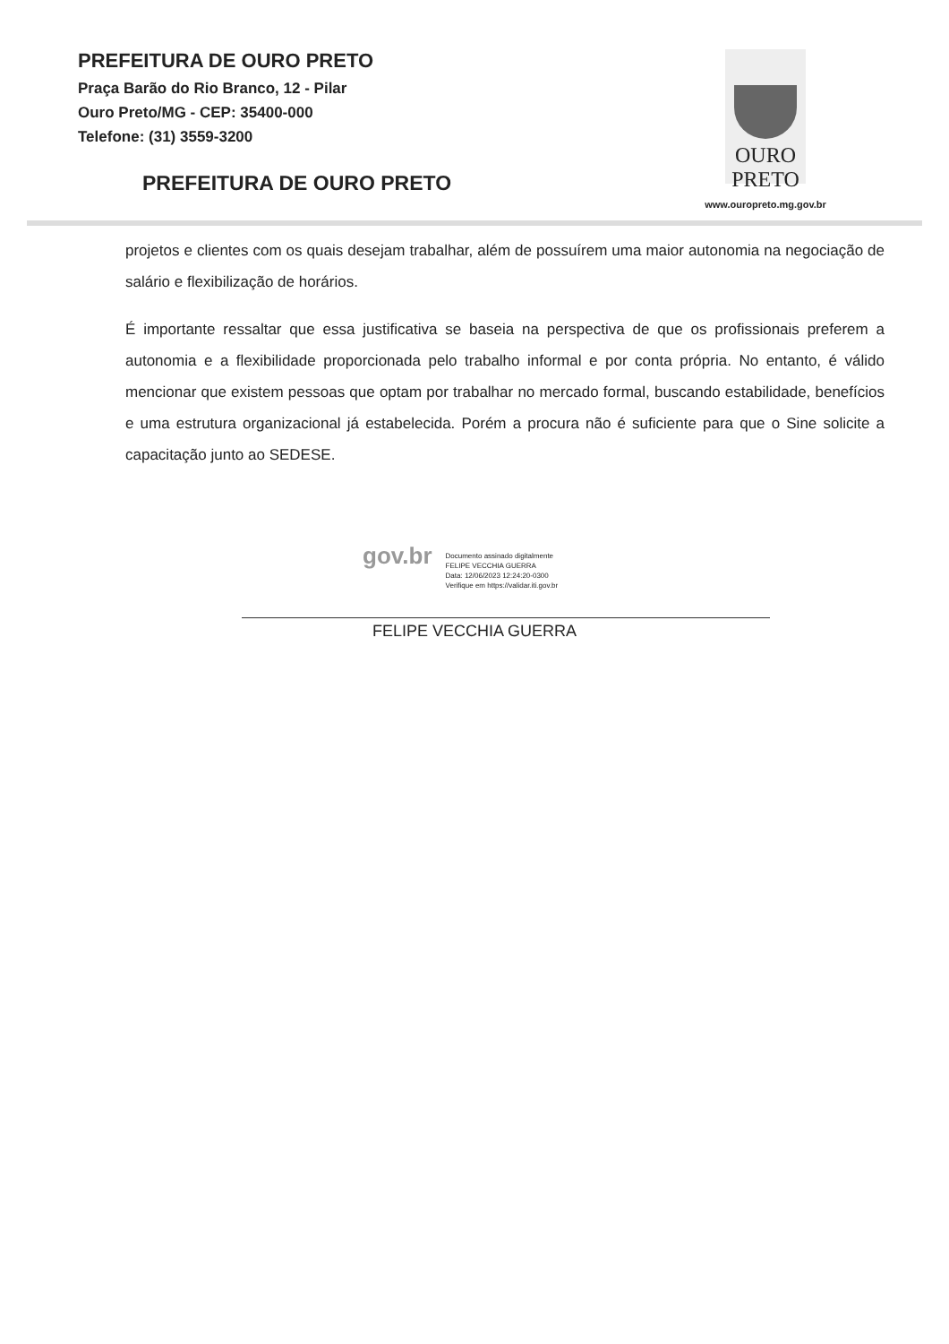PREFEITURA DE OURO PRETO
Praça Barão do Rio Branco, 12 - Pilar
Ouro Preto/MG - CEP: 35400-000
Telefone: (31) 3559-3200
PREFEITURA DE OURO PRETO
OURO
PRETO
www.ouropreto.mg.gov.br
projetos e clientes com os quais desejam trabalhar, além de possuírem uma maior autonomia na negociação de salário e flexibilização de horários.
É importante ressaltar que essa justificativa se baseia na perspectiva de que os profissionais preferem a autonomia e a flexibilidade proporcionada pelo trabalho informal e por conta própria. No entanto, é válido mencionar que existem pessoas que optam por trabalhar no mercado formal, buscando estabilidade, benefícios e uma estrutura organizacional já estabelecida. Porém a procura não é suficiente para que o Sine solicite a capacitação junto ao SEDESE.
gov.br
Documento assinado digitalmente
FELIPE VECCHIA GUERRA
Data: 12/06/2023 12:24:20-0300
Verifique em https://validar.iti.gov.br
FELIPE VECCHIA GUERRA